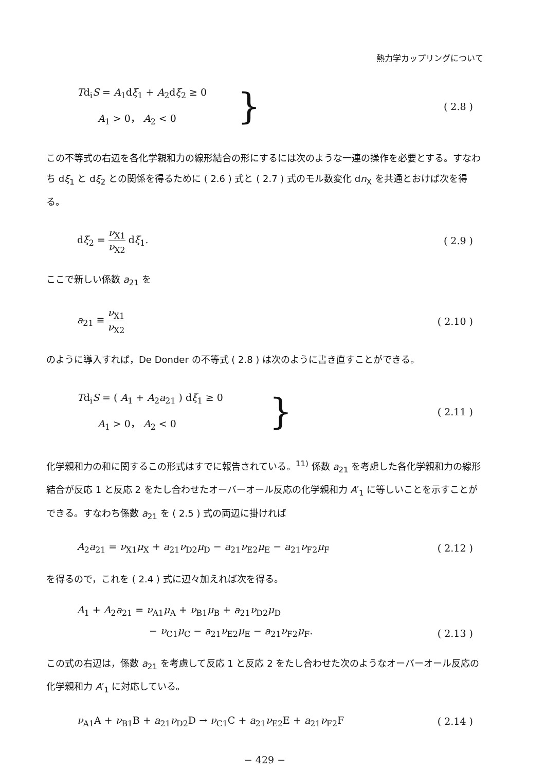熱力学カップリングについて
Td<sub>i</sub>S = A<sub>1</sub>dξ<sub>1</sub> + A<sub>2</sub>dξ<sub>2</sub> ≥ 0
A<sub>1</sub> > 0， A<sub>2</sub> < 0
}
( 2.8 )
この不等式の右辺を各化学親和力の線形結合の形にするには次のような一連の操作を必要とする。すなわち dξ<sub>1</sub> と dξ<sub>2</sub> との関係を得るために ( 2.6 ) 式と ( 2.7 ) 式のモル数変化 dn<sub>X</sub> を共通とおけば次を得る。
dξ<sub>2</sub> = ν<sub>X1</sub> ν<sub>X2</sub> dξ<sub>1</sub>. ( 2.9 )
ここで新しい係数 a<sub>21</sub> を
a<sub>21</sub> ≡ ν<sub>X1</sub> ν<sub>X2</sub> ( 2.10 )
のように導入すれば，De Donder の不等式 ( 2.8 ) は次のように書き直すことができる。
Td<sub>i</sub>S = ( A<sub>1</sub> + A<sub>2</sub>a<sub>21</sub> ) dξ<sub>1</sub> ≥ 0
A<sub>1</sub> > 0， A<sub>2</sub> < 0
}
( 2.11 )
化学親和力の和に関するこの形式はすでに報告されている。<sup>11)</sup> 係数 a<sub>21</sub> を考慮した各化学親和力の線形結合が反応 1 と反応 2 をたし合わせたオーバーオール反応の化学親和力 A′<sub>1</sub> に等しいことを示すことができる。すなわち係数 a<sub>21</sub> を ( 2.5 ) 式の両辺に掛ければ
A<sub>2</sub>a<sub>21</sub> = ν<sub>X1</sub>μ<sub>X</sub> + a<sub>21</sub>ν<sub>D2</sub>μ<sub>D</sub> − a<sub>21</sub>ν<sub>E2</sub>μ<sub>E</sub> − a<sub>21</sub>ν<sub>F2</sub>μ<sub>F</sub>
( 2.12 )
を得るので，これを ( 2.4 ) 式に辺々加えれば次を得る。
A<sub>1</sub> + A<sub>2</sub>a<sub>21</sub> = ν<sub>A1</sub>μ<sub>A</sub> + ν<sub>B1</sub>μ<sub>B</sub> + a<sub>21</sub>ν<sub>D2</sub>μ<sub>D</sub>
− ν<sub>C1</sub>μ<sub>C</sub> − a<sub>21</sub>ν<sub>E2</sub>μ<sub>E</sub> − a<sub>21</sub>ν<sub>F2</sub>μ<sub>F</sub>.
( 2.13 )
この式の右辺は，係数 a<sub>21</sub> を考慮して反応 1 と反応 2 をたし合わせた次のようなオーバーオール反応の化学親和力 A′<sub>1</sub> に対応している。
ν<sub>A1</sub>A + ν<sub>B1</sub>B + a<sub>21</sub>ν<sub>D2</sub>D → ν<sub>C1</sub>C + a<sub>21</sub>ν<sub>E2</sub>E + a<sub>21</sub>ν<sub>F2</sub>F
( 2.14 )
− 429 −